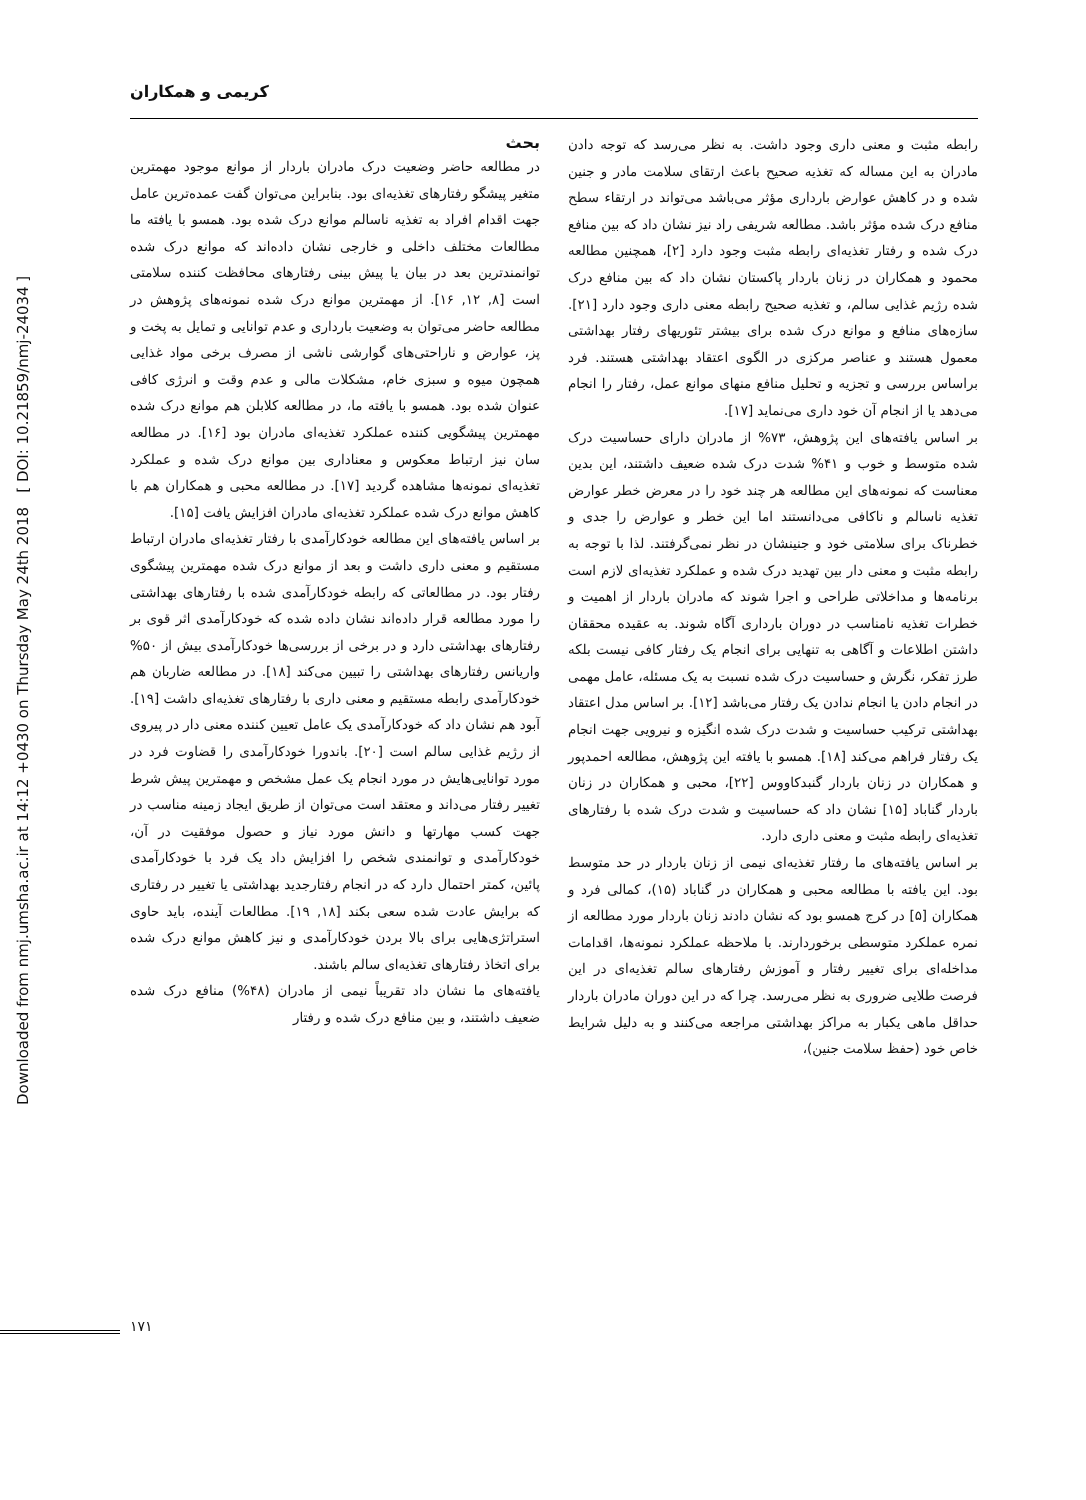Downloaded from nmj.umsha.ac.ir at 14:12 +0430 on Thursday May 24th 2018 [ DOI: 10.21859/nmj-24034 ]
کریمی و همکاران
بحث
در مطالعه حاضر وضعیت درک مادران باردار از موانع موجود مهمترین متغیر پیشگو رفتارهای تغذیه‌ای بود. بنابراین می‌توان گفت عمده‌ترین عامل جهت اقدام افراد به تغذیه ناسالم موانع درک شده بود. همسو با یافته ما مطالعات مختلف داخلی و خارجی نشان داده‌اند که موانع درک شده توانمندترین بعد در بیان یا پیش بینی رفتارهای محافظت کننده سلامتی است [۸, ۱۲, ۱۶]. از مهمترین موانع درک شده نمونه‌های پژوهش در مطالعه حاضر می‌توان به وضعیت بارداری و عدم توانایی و تمایل به پخت و پز، عوارض و ناراحتی‌های گوارشی ناشی از مصرف برخی مواد غذایی همچون میوه و سبزی خام، مشکلات مالی و عدم وقت و انرژی کافی عنوان شده بود. همسو با یافته ما، در مطالعه کلابلن هم موانع درک شده مهمترین پیشگویی کننده عملکرد تغذیه‌ای مادران بود [۱۶]. در مطالعه سان نیز ارتباط معکوس و معناداری بین موانع درک شده و عملکرد تغذیه‌ای نمونه‌ها مشاهده گردید [۱۷]. در مطالعه محبی و همکاران هم با کاهش موانع درک شده عملکرد تغذیه‌ای مادران افزایش یافت [۱۵].
بر اساس یافته‌های این مطالعه خودکارآمدی با رفتار تغذیه‌ای مادران ارتباط مستقیم و معنی داری داشت و بعد از موانع درک شده مهمترین پیشگوی رفتار بود. در مطالعاتی که رابطه خودکارآمدی شده با رفتارهای بهداشتی را مورد مطالعه قرار داده‌اند نشان داده شده که خودکارآمدی اثر قوی بر رفتارهای بهداشتی دارد و در برخی از بررسی‌ها خودکارآمدی بیش از ۵۰% واریانس رفتارهای بهداشتی را تبیین می‌کند [۱۸]. در مطالعه ضاربان هم خودکارآمدی رابطه مستقیم و معنی داری با رفتارهای تغذیه‌ای داشت [۱۹]. آبود هم نشان داد که خودکارآمدی یک عامل تعیین کننده معنی دار در پیروی از رژیم غذایی سالم است [۲۰]. باندورا خودکارآمدی را قضاوت فرد در مورد توانایی‌هایش در مورد انجام یک عمل مشخص و مهمترین پیش شرط تغییر رفتار می‌داند و معتقد است می‌توان از طریق ایجاد زمینه مناسب در جهت کسب مهارتها و دانش مورد نیاز و حصول موفقیت در آن، خودکارآمدی و توانمندی شخص را افزایش داد یک فرد با خودکارآمدی پائین، کمتر احتمال دارد که در انجام رفتارجدید بهداشتی یا تغییر در رفتاری که برایش عادت شده سعی بکند [۱۸, ۱۹]. مطالعات آینده، باید حاوی استراتژی‌هایی برای بالا بردن خودکارآمدی و نیز کاهش موانع درک شده برای اتخاذ رفتارهای تغذیه‌ای سالم باشند.
یافته‌های ما نشان داد تقریباً نیمی از مادران (۴۸%) منافع درک شده ضعیف داشتند، و بین منافع درک شده و رفتار
رابطه مثبت و معنی داری وجود داشت. به نظر می‌رسد که توجه دادن مادران به این مساله که تغذیه صحیح باعث ارتقای سلامت مادر و جنین شده و در کاهش عوارض بارداری مؤثر می‌باشد می‌تواند در ارتقاء سطح منافع درک شده مؤثر باشد. مطالعه شریفی راد نیز نشان داد که بین منافع درک شده و رفتار تغذیه‌ای رابطه مثبت وجود دارد [۲]، همچنین مطالعه محمود و همکاران در زنان باردار پاکستان نشان داد که بین منافع درک شده رژیم غذایی سالم، و تغذیه صحیح رابطه معنی داری وجود دارد [۲۱]. سازه‌های منافع و موانع درک شده برای بیشتر تئوریهای رفتار بهداشتی معمول هستند و عناصر مرکزی در الگوی اعتقاد بهداشتی هستند. فرد براساس بررسی و تجزیه و تحلیل منافع منهای موانع عمل، رفتار را انجام می‌دهد یا از انجام آن خود داری می‌نماید [۱۷].
بر اساس یافته‌های این پژوهش، ۷۳% از مادران دارای حساسیت درک شده متوسط و خوب و ۴۱% شدت درک شده ضعیف داشتند، این بدین معناست که نمونه‌های این مطالعه هر چند خود را در معرض خطر عوارض تغذیه ناسالم و ناکافی می‌دانستند اما این خطر و عوارض را جدی و خطرناک برای سلامتی خود و جنینشان در نظر نمی‌گرفتند. لذا با توجه به رابطه مثبت و معنی دار بین تهدید درک شده و عملکرد تغذیه‌ای لازم است برنامه‌ها و مداخلاتی طراحی و اجرا شوند که مادران باردار از اهمیت و خطرات تغذیه نامناسب در دوران بارداری آگاه شوند. به عقیده محققان داشتن اطلاعات و آگاهی به تنهایی برای انجام یک رفتار کافی نیست بلکه طرز تفکر، نگرش و حساسیت درک شده نسبت به یک مسئله، عامل مهمی در انجام دادن یا انجام ندادن یک رفتار می‌باشد [۱۲]. بر اساس مدل اعتقاد بهداشتی ترکیب حساسیت و شدت درک شده انگیزه و نیرویی جهت انجام یک رفتار فراهم می‌کند [۱۸]. همسو با یافته این پژوهش، مطالعه احمدپور و همکاران در زنان باردار گنبدکاووس [۲۲]، محبی و همکاران در زنان باردار گناباد [۱۵] نشان داد که حساسیت و شدت درک شده با رفتارهای تغذیه‌ای رابطه مثبت و معنی داری دارد.
بر اساس یافته‌های ما رفتار تغذیه‌ای نیمی از زنان باردار در حد متوسط بود. این یافته با مطالعه محبی و همکاران در گناباد (۱۵)، کمالی فرد و همکاران [۵] در کرج همسو بود که نشان دادند زنان باردار مورد مطالعه از نمره عملکرد متوسطی برخوردارند. با ملاحظه عملکرد نمونه‌ها، اقدامات مداخله‌ای برای تغییر رفتار و آموزش رفتارهای سالم تغذیه‌ای در این فرصت طلایی ضروری به نظر می‌رسد. چرا که در این دوران مادران باردار حداقل ماهی یکبار به مراکز بهداشتی مراجعه می‌کنند و به دلیل شرایط خاص خود (حفظ سلامت جنین)،
۱۷۱